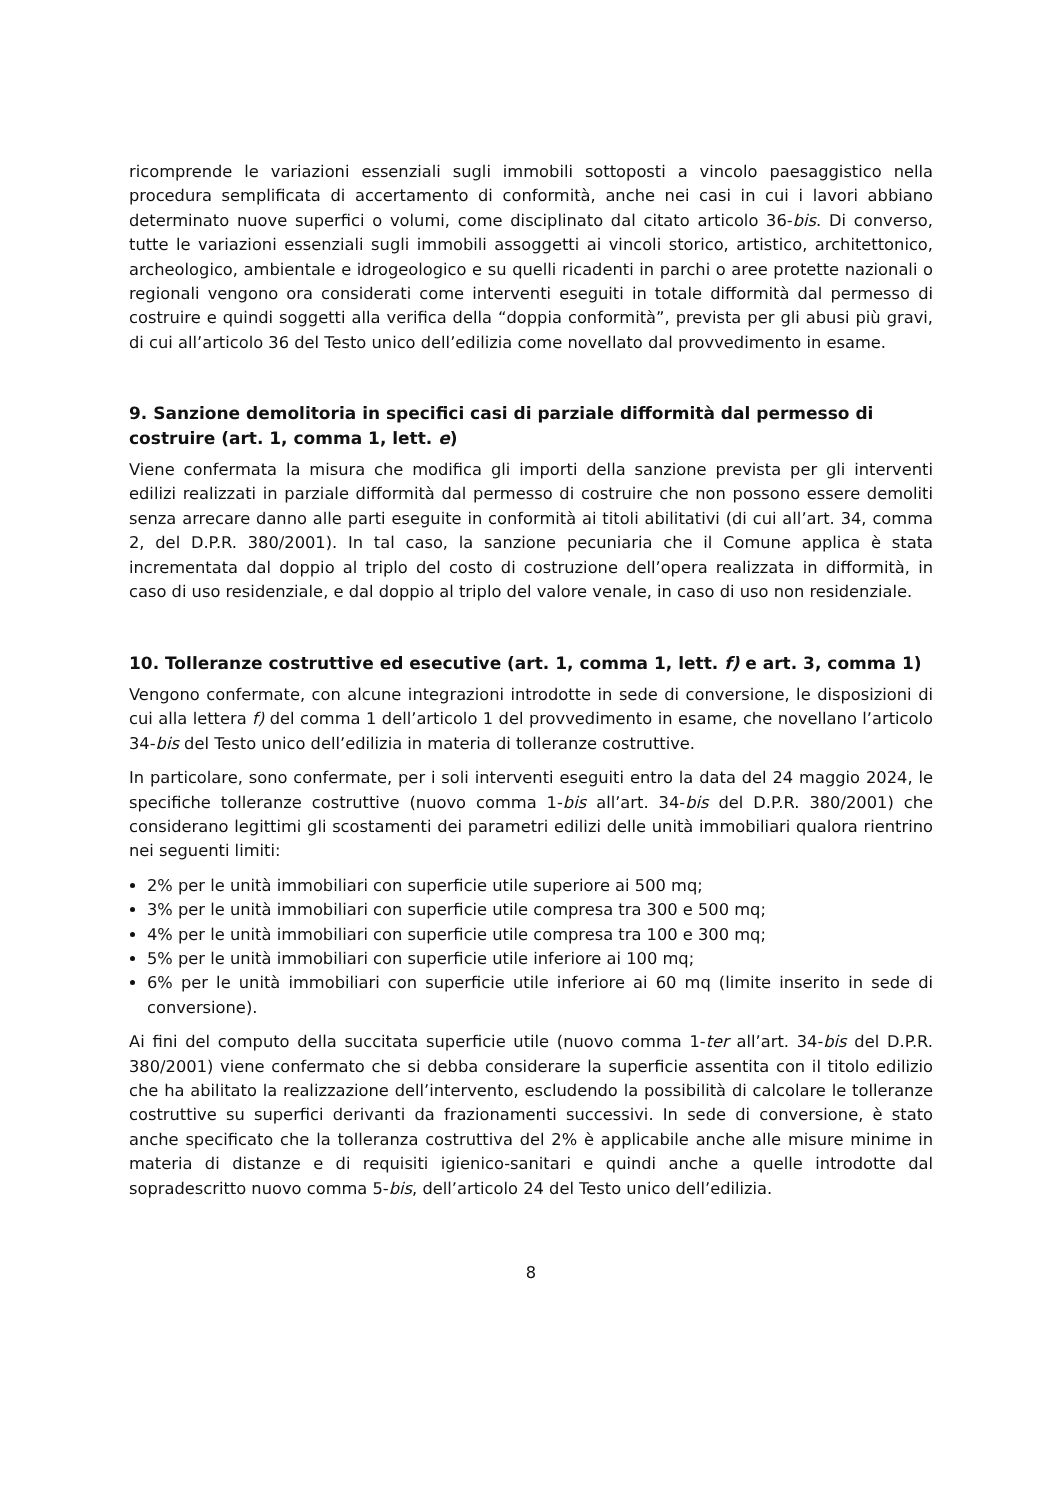ricomprende le variazioni essenziali sugli immobili sottoposti a vincolo paesaggistico nella procedura semplificata di accertamento di conformità, anche nei casi in cui i lavori abbiano determinato nuove superfici o volumi, come disciplinato dal citato articolo 36-bis. Di converso, tutte le variazioni essenziali sugli immobili assoggetti ai vincoli storico, artistico, architettonico, archeologico, ambientale e idrogeologico e su quelli ricadenti in parchi o aree protette nazionali o regionali vengono ora considerati come interventi eseguiti in totale difformità dal permesso di costruire e quindi soggetti alla verifica della “doppia conformità”, prevista per gli abusi più gravi, di cui all’articolo 36 del Testo unico dell’edilizia come novellato dal provvedimento in esame.
9. Sanzione demolitoria in specifici casi di parziale difformità dal permesso di costruire (art. 1, comma 1, lett. e)
Viene confermata la misura che modifica gli importi della sanzione prevista per gli interventi edilizi realizzati in parziale difformità dal permesso di costruire che non possono essere demoliti senza arrecare danno alle parti eseguite in conformità ai titoli abilitativi (di cui all’art. 34, comma 2, del D.P.R. 380/2001). In tal caso, la sanzione pecuniaria che il Comune applica è stata incrementata dal doppio al triplo del costo di costruzione dell’opera realizzata in difformità, in caso di uso residenziale, e dal doppio al triplo del valore venale, in caso di uso non residenziale.
10. Tolleranze costruttive ed esecutive (art. 1, comma 1, lett. f) e art. 3, comma 1)
Vengono confermate, con alcune integrazioni introdotte in sede di conversione, le disposizioni di cui alla lettera f) del comma 1 dell’articolo 1 del provvedimento in esame, che novellano l’articolo 34-bis del Testo unico dell’edilizia in materia di tolleranze costruttive.
In particolare, sono confermate, per i soli interventi eseguiti entro la data del 24 maggio 2024, le specifiche tolleranze costruttive (nuovo comma 1-bis all’art. 34-bis del D.P.R. 380/2001) che considerano legittimi gli scostamenti dei parametri edilizi delle unità immobiliari qualora rientrino nei seguenti limiti:
2% per le unità immobiliari con superficie utile superiore ai 500 mq;
3% per le unità immobiliari con superficie utile compresa tra 300 e 500 mq;
4% per le unità immobiliari con superficie utile compresa tra 100 e 300 mq;
5% per le unità immobiliari con superficie utile inferiore ai 100 mq;
6% per le unità immobiliari con superficie utile inferiore ai 60 mq (limite inserito in sede di conversione).
Ai fini del computo della succitata superficie utile (nuovo comma 1-ter all’art. 34-bis del D.P.R. 380/2001) viene confermato che si debba considerare la superficie assentita con il titolo edilizio che ha abilitato la realizzazione dell’intervento, escludendo la possibilità di calcolare le tolleranze costruttive su superfici derivanti da frazionamenti successivi. In sede di conversione, è stato anche specificato che la tolleranza costruttiva del 2% è applicabile anche alle misure minime in materia di distanze e di requisiti igienico-sanitari e quindi anche a quelle introdotte dal sopradescritto nuovo comma 5-bis, dell’articolo 24 del Testo unico dell’edilizia.
8